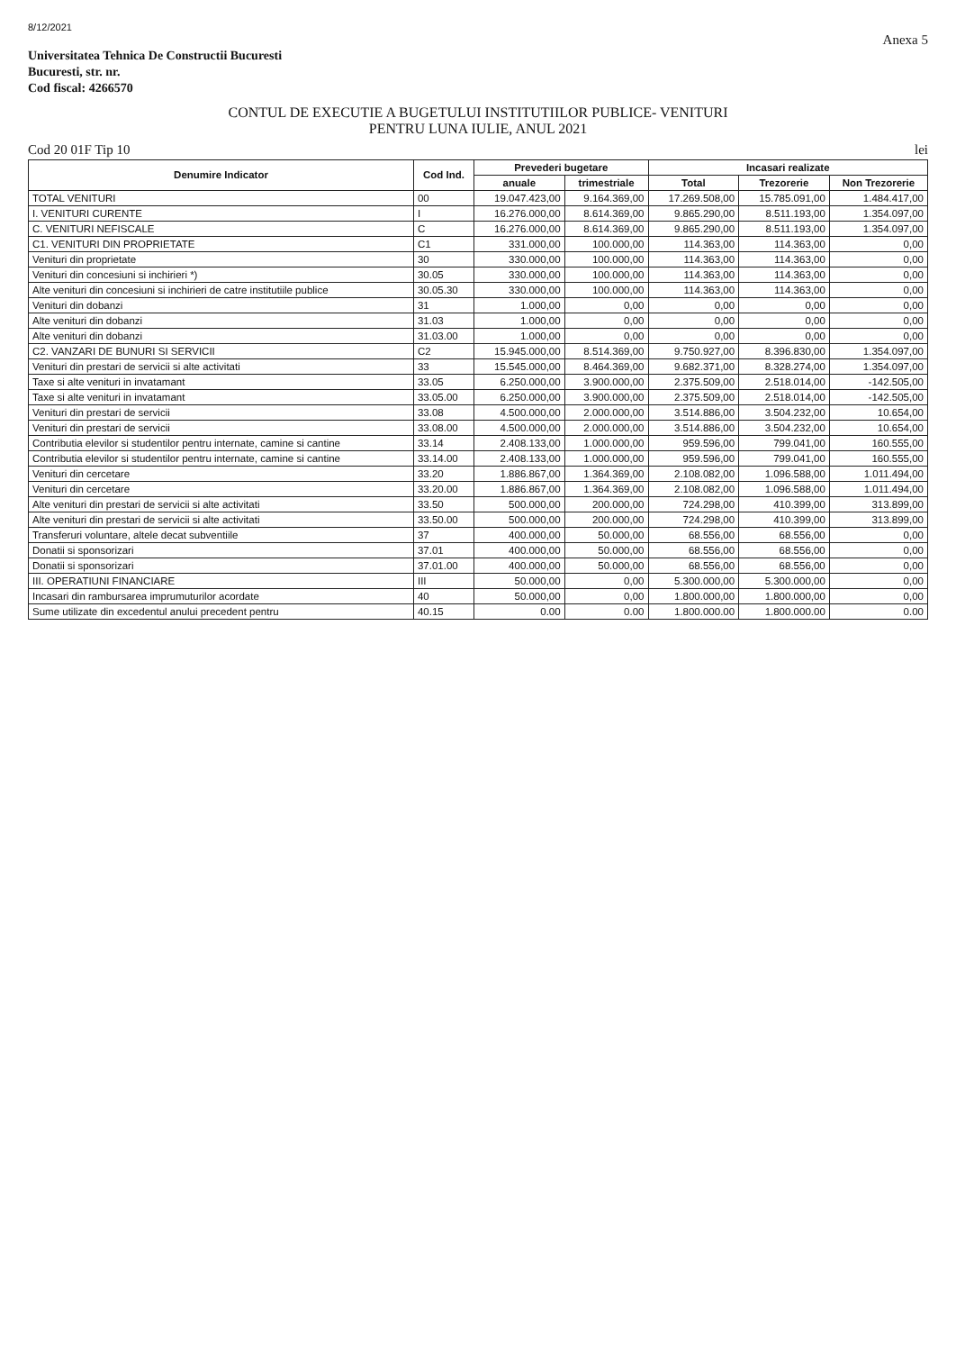8/12/2021
Anexa 5
Universitatea Tehnica De Constructii Bucuresti
Bucuresti, str. nr.
Cod fiscal: 4266570
CONTUL DE EXECUTIE A BUGETULUI INSTITUTIILOR PUBLICE- VENITURI
PENTRU LUNA IULIE, ANUL 2021
Cod 20 01F Tip 10 lei
| Denumire Indicator | Cod Ind. | Prevederi bugetare | | Incasari realizate | | |
| --- | --- | --- | --- | --- | --- | --- |
| | | anuale | trimestriale | Total | Trezorerie | Non Trezorerie |
| TOTAL VENITURI | 00 | 19.047.423,00 | 9.164.369,00 | 17.269.508,00 | 15.785.091,00 | 1.484.417,00 |
| I. VENITURI CURENTE | I | 16.276.000,00 | 8.614.369,00 | 9.865.290,00 | 8.511.193,00 | 1.354.097,00 |
| C. VENITURI NEFISCALE | C | 16.276.000,00 | 8.614.369,00 | 9.865.290,00 | 8.511.193,00 | 1.354.097,00 |
| C1. VENITURI DIN PROPRIETATE | C1 | 331.000,00 | 100.000,00 | 114.363,00 | 114.363,00 | 0,00 |
| Venituri din proprietate | 30 | 330.000,00 | 100.000,00 | 114.363,00 | 114.363,00 | 0,00 |
| Venituri din concesiuni si inchirieri *) | 30.05 | 330.000,00 | 100.000,00 | 114.363,00 | 114.363,00 | 0,00 |
| Alte venituri din concesiuni si inchirieri de catre institutiile publice | 30.05.30 | 330.000,00 | 100.000,00 | 114.363,00 | 114.363,00 | 0,00 |
| Venituri din dobanzi | 31 | 1.000,00 | 0,00 | 0,00 | 0,00 | 0,00 |
| Alte venituri din dobanzi | 31.03 | 1.000,00 | 0,00 | 0,00 | 0,00 | 0,00 |
| Alte venituri din dobanzi | 31.03.00 | 1.000,00 | 0,00 | 0,00 | 0,00 | 0,00 |
| C2. VANZARI DE BUNURI SI SERVICII | C2 | 15.945.000,00 | 8.514.369,00 | 9.750.927,00 | 8.396.830,00 | 1.354.097,00 |
| Venituri din prestari de servicii si alte activitati | 33 | 15.545.000,00 | 8.464.369,00 | 9.682.371,00 | 8.328.274,00 | 1.354.097,00 |
| Taxe si alte venituri in invatamant | 33.05 | 6.250.000,00 | 3.900.000,00 | 2.375.509,00 | 2.518.014,00 | -142.505,00 |
| Taxe si alte venituri in invatamant | 33.05.00 | 6.250.000,00 | 3.900.000,00 | 2.375.509,00 | 2.518.014,00 | -142.505,00 |
| Venituri din prestari de servicii | 33.08 | 4.500.000,00 | 2.000.000,00 | 3.514.886,00 | 3.504.232,00 | 10.654,00 |
| Venituri din prestari de servicii | 33.08.00 | 4.500.000,00 | 2.000.000,00 | 3.514.886,00 | 3.504.232,00 | 10.654,00 |
| Contributia elevilor si studentilor pentru internate, camine si cantine | 33.14 | 2.408.133,00 | 1.000.000,00 | 959.596,00 | 799.041,00 | 160.555,00 |
| Contributia elevilor si studentilor pentru internate, camine si cantine | 33.14.00 | 2.408.133,00 | 1.000.000,00 | 959.596,00 | 799.041,00 | 160.555,00 |
| Venituri din cercetare | 33.20 | 1.886.867,00 | 1.364.369,00 | 2.108.082,00 | 1.096.588,00 | 1.011.494,00 |
| Venituri din cercetare | 33.20.00 | 1.886.867,00 | 1.364.369,00 | 2.108.082,00 | 1.096.588,00 | 1.011.494,00 |
| Alte venituri din prestari de servicii si alte activitati | 33.50 | 500.000,00 | 200.000,00 | 724.298,00 | 410.399,00 | 313.899,00 |
| Alte venituri din prestari de servicii si alte activitati | 33.50.00 | 500.000,00 | 200.000,00 | 724.298,00 | 410.399,00 | 313.899,00 |
| Transferuri voluntare, altele decat subventiile | 37 | 400.000,00 | 50.000,00 | 68.556,00 | 68.556,00 | 0,00 |
| Donatii si sponsorizari | 37.01 | 400.000,00 | 50.000,00 | 68.556,00 | 68.556,00 | 0,00 |
| Donatii si sponsorizari | 37.01.00 | 400.000,00 | 50.000,00 | 68.556,00 | 68.556,00 | 0,00 |
| III. OPERATIUNI FINANCIARE | III | 50.000,00 | 0,00 | 5.300.000,00 | 5.300.000,00 | 0,00 |
| Incasari din rambursarea imprumuturilor acordate | 40 | 50.000,00 | 0,00 | 1.800.000,00 | 1.800.000,00 | 0,00 |
| Sume utilizate din excedentul anului precedent pentru | 40.15 | 0.00 | 0.00 | 1.800.000.00 | 1.800.000.00 | 0.00 |